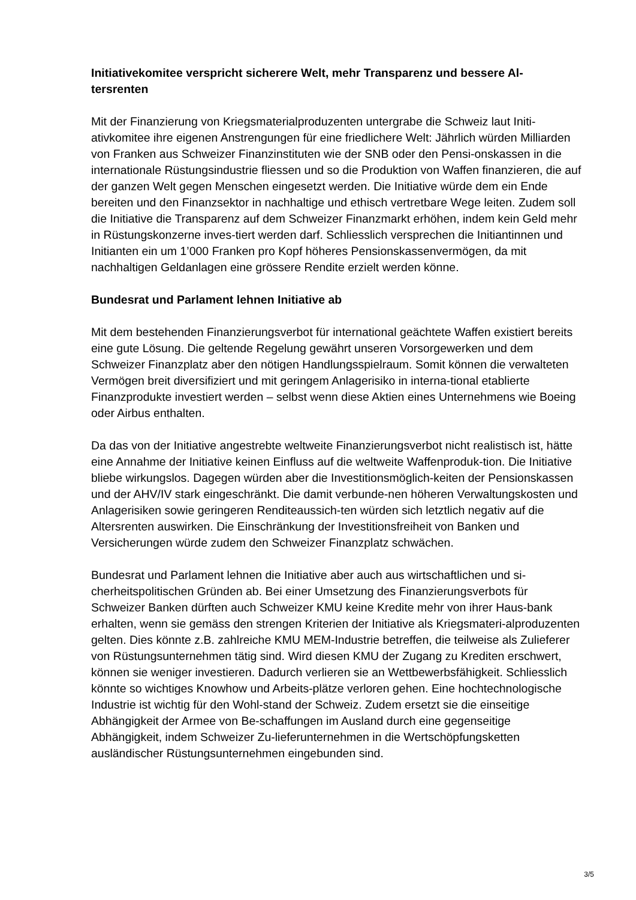Initiativekomitee verspricht sicherere Welt, mehr Transparenz und bessere Al-
tersrenten
Mit der Finanzierung von Kriegsmaterialproduzenten untergrabe die Schweiz laut Initi-ativkomitee ihre eigenen Anstrengungen für eine friedlichere Welt: Jährlich würden Milliarden von Franken aus Schweizer Finanzinstituten wie der SNB oder den Pensi-onskassen in die internationale Rüstungsindustrie fliessen und so die Produktion von Waffen finanzieren, die auf der ganzen Welt gegen Menschen eingesetzt werden. Die Initiative würde dem ein Ende bereiten und den Finanzsektor in nachhaltige und ethisch vertretbare Wege leiten. Zudem soll die Initiative die Transparenz auf dem Schweizer Finanzmarkt erhöhen, indem kein Geld mehr in Rüstungskonzerne inves-tiert werden darf. Schliesslich versprechen die Initiantinnen und Initianten ein um 1’000 Franken pro Kopf höheres Pensionskassenvermögen, da mit nachhaltigen Geldanlagen eine grössere Rendite erzielt werden könne.
Bundesrat und Parlament lehnen Initiative ab
Mit dem bestehenden Finanzierungsverbot für international geächtete Waffen existiert bereits eine gute Lösung. Die geltende Regelung gewährt unseren Vorsorgewerken und dem Schweizer Finanzplatz aber den nötigen Handlungsspielraum. Somit können die verwalteten Vermögen breit diversifiziert und mit geringem Anlagerisiko in interna-tional etablierte Finanzprodukte investiert werden – selbst wenn diese Aktien eines Unternehmens wie Boeing oder Airbus enthalten.
Da das von der Initiative angestrebte weltweite Finanzierungsverbot nicht realistisch ist, hätte eine Annahme der Initiative keinen Einfluss auf die weltweite Waffenproduk-tion. Die Initiative bliebe wirkungslos. Dagegen würden aber die Investitionsmöglich-keiten der Pensionskassen und der AHV/IV stark eingeschränkt. Die damit verbunde-nen höheren Verwaltungskosten und Anlagerisiken sowie geringeren Renditeaussich-ten würden sich letztlich negativ auf die Altersrenten auswirken. Die Einschränkung der Investitionsfreiheit von Banken und Versicherungen würde zudem den Schweizer Finanzplatz schwächen.
Bundesrat und Parlament lehnen die Initiative aber auch aus wirtschaftlichen und si-cherheitspolitischen Gründen ab. Bei einer Umsetzung des Finanzierungsverbots für Schweizer Banken dürften auch Schweizer KMU keine Kredite mehr von ihrer Haus-bank erhalten, wenn sie gemäss den strengen Kriterien der Initiative als Kriegsmateri-alproduzenten gelten. Dies könnte z.B. zahlreiche KMU MEM-Industrie betreffen, die teilweise als Zulieferer von Rüstungsunternehmen tätig sind. Wird diesen KMU der Zugang zu Krediten erschwert, können sie weniger investieren. Dadurch verlieren sie an Wettbewerbsfähigkeit. Schliesslich könnte so wichtiges Knowhow und Arbeits-plätze verloren gehen. Eine hochtechnologische Industrie ist wichtig für den Wohl-stand der Schweiz. Zudem ersetzt sie die einseitige Abhängigkeit der Armee von Be-schaffungen im Ausland durch eine gegenseitige Abhängigkeit, indem Schweizer Zu-lieferunternehmen in die Wertschöpfungsketten ausländischer Rüstungsunternehmen eingebunden sind.
3/5